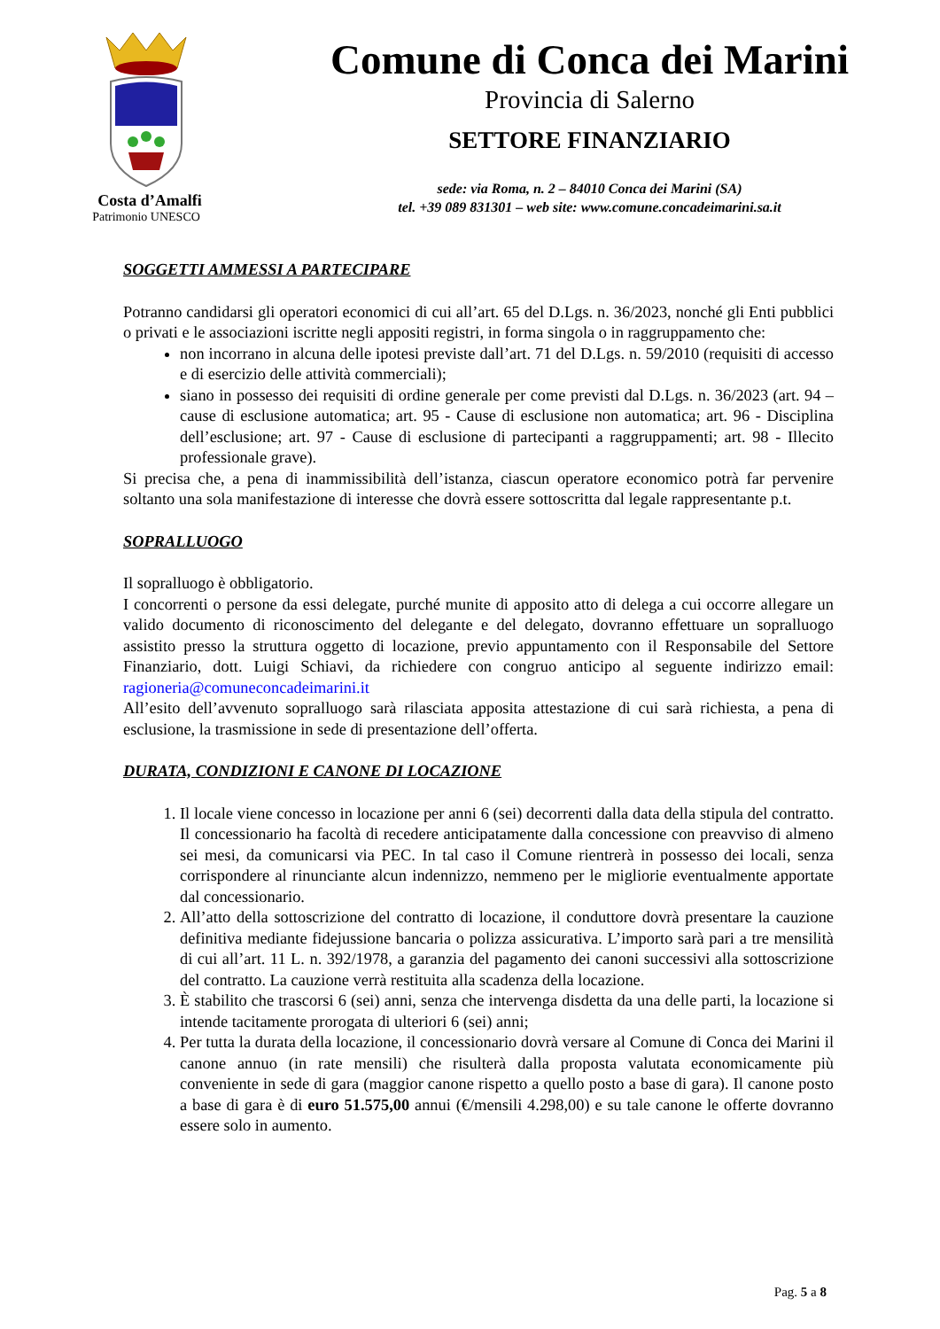Costa d’Amalfi
Patrimonio UNESCO
Comune di Conca dei Marini
Provincia di Salerno
SETTORE FINANZIARIO
sede: via Roma, n. 2 – 84010 Conca dei Marini (SA)
tel. +39 089 831301 – web site: www.comune.concadeimarini.sa.it
SOGGETTI AMMESSI A PARTECIPARE
Potranno candidarsi gli operatori economici di cui all’art. 65 del D.Lgs. n. 36/2023, nonché gli Enti pubblici o privati e le associazioni iscritte negli appositi registri, in forma singola o in raggruppamento che:
non incorrano in alcuna delle ipotesi previste dall’art. 71 del D.Lgs. n. 59/2010 (requisiti di accesso e di esercizio delle attività commerciali);
siano in possesso dei requisiti di ordine generale per come previsti dal D.Lgs. n. 36/2023 (art. 94 – cause di esclusione automatica; art. 95 - Cause di esclusione non automatica; art. 96 - Disciplina dell’esclusione; art. 97 - Cause di esclusione di partecipanti a raggruppamenti; art. 98 - Illecito professionale grave).
Si precisa che, a pena di inammissibilità dell’istanza, ciascun operatore economico potrà far pervenire soltanto una sola manifestazione di interesse che dovrà essere sottoscritta dal legale rappresentante p.t.
SOPRALLUOGO
Il sopralluogo è obbligatorio.
I concorrenti o persone da essi delegate, purché munite di apposito atto di delega a cui occorre allegare un valido documento di riconoscimento del delegante e del delegato, dovranno effettuare un sopralluogo assistito presso la struttura oggetto di locazione, previo appuntamento con il Responsabile del Settore Finanziario, dott. Luigi Schiavi, da richiedere con congruo anticipo al seguente indirizzo email: ragioneria@comuneconcadeimarini.it
All’esito dell’avvenuto sopralluogo sarà rilasciata apposita attestazione di cui sarà richiesta, a pena di esclusione, la trasmissione in sede di presentazione dell’offerta.
DURATA, CONDIZIONI E CANONE DI LOCAZIONE
1. Il locale viene concesso in locazione per anni 6 (sei) decorrenti dalla data della stipula del contratto. Il concessionario ha facoltà di recedere anticipatamente dalla concessione con preavviso di almeno sei mesi, da comunicarsi via PEC. In tal caso il Comune rientrerà in possesso dei locali, senza corrispondere al rinunciante alcun indennizzo, nemmeno per le migliorie eventualmente apportate dal concessionario.
2. All’atto della sottoscrizione del contratto di locazione, il conduttore dovrà presentare la cauzione definitiva mediante fidejussione bancaria o polizza assicurativa. L’importo sarà pari a tre mensilità di cui all’art. 11 L. n. 392/1978, a garanzia del pagamento dei canoni successivi alla sottoscrizione del contratto. La cauzione verrà restituita alla scadenza della locazione.
3. È stabilito che trascorsi 6 (sei) anni, senza che intervenga disdetta da una delle parti, la locazione si intende tacitamente prorogata di ulteriori 6 (sei) anni;
4. Per tutta la durata della locazione, il concessionario dovrà versare al Comune di Conca dei Marini il canone annuo (in rate mensili) che risulterà dalla proposta valutata economicamente più conveniente in sede di gara (maggior canone rispetto a quello posto a base di gara). Il canone posto a base di gara è di euro 51.575,00 annui (€/mensili 4.298,00) e su tale canone le offerte dovranno essere solo in aumento.
Pag. 5 a 8